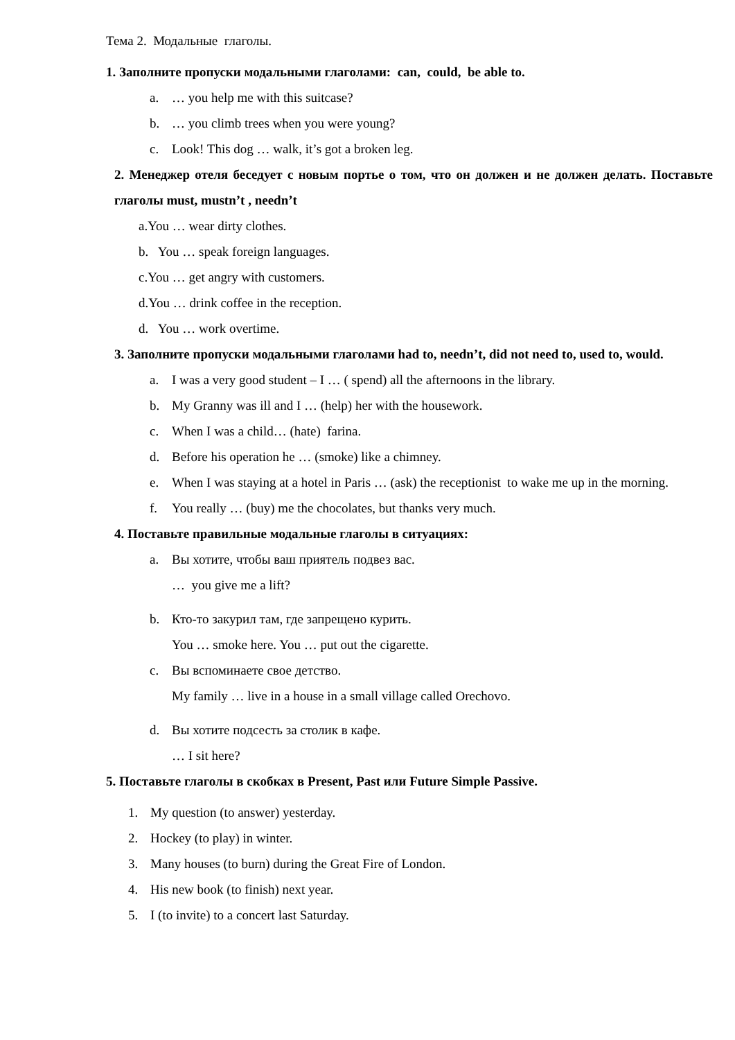Тема 2. Модальные глаголы.
1. Заполните пропуски модальными глаголами: can, could, be able to.
a. … you help me with this suitcase?
b. … you climb trees when you were young?
c. Look! This dog … walk, it’s got a broken leg.
2. Менеджер отеля беседует с новым портье о том, что он должен и не должен делать. Поставьте глаголы must, mustn’t , needn’t
a.You … wear dirty clothes.
b. You … speak foreign languages.
c.You … get angry with customers.
d.You … drink coffee in the reception.
d. You … work overtime.
3. Заполните пропуски модальными глаголами had to, needn’t, did not need to, used to, would.
a. I was a very good student – I … ( spend) all the afternoons in the library.
b. My Granny was ill and I … (help) her with the housework.
c. When I was a child… (hate) farina.
d. Before his operation he … (smoke) like a chimney.
e. When I was staying at a hotel in Paris … (ask) the receptionist to wake me up in the morning.
f. You really … (buy) me the chocolates, but thanks very much.
4. Поставьте правильные модальные глаголы в ситуациях:
a. Вы хотите, чтобы ваш приятель подвез вас.
… you give me a lift?
b. Кто-то закурил там, где запрещено курить.
You … smoke here. You … put out the cigarette.
c. Вы вспоминаете свое детство.
My family … live in a house in a small village called Orechovo.
d. Вы хотите подсесть за столик в кафе.
… I sit here?
5. Поставьте глаголы в скобках в Present, Past или Future Simple Passive.
1. My question (to answer) yesterday.
2. Hockey (to play) in winter.
3. Many houses (to burn) during the Great Fire of London.
4. His new book (to finish) next year.
5. I (to invite) to a concert last Saturday.